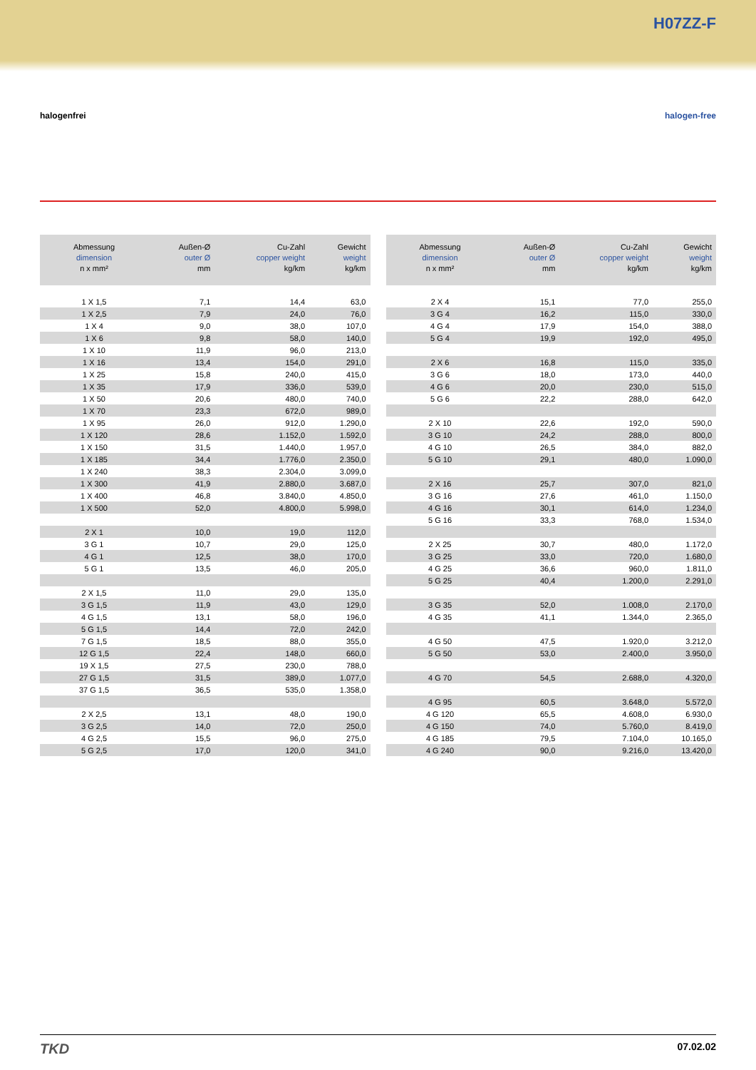H07ZZ-F
halogenfrei halogen-free
| Abmessung dimension n x mm² | Außen-Ø outer Ø mm | Cu-Zahl copper weight kg/km | Gewicht weight kg/km |
| --- | --- | --- | --- |
| 1 X 1,5 | 7,1 | 14,4 | 63,0 |
| 1 X 2,5 | 7,9 | 24,0 | 76,0 |
| 1 X 4 | 9,0 | 38,0 | 107,0 |
| 1 X 6 | 9,8 | 58,0 | 140,0 |
| 1 X 10 | 11,9 | 96,0 | 213,0 |
| 1 X 16 | 13,4 | 154,0 | 291,0 |
| 1 X 25 | 15,8 | 240,0 | 415,0 |
| 1 X 35 | 17,9 | 336,0 | 539,0 |
| 1 X 50 | 20,6 | 480,0 | 740,0 |
| 1 X 70 | 23,3 | 672,0 | 989,0 |
| 1 X 95 | 26,0 | 912,0 | 1.290,0 |
| 1 X 120 | 28,6 | 1.152,0 | 1.592,0 |
| 1 X 150 | 31,5 | 1.440,0 | 1.957,0 |
| 1 X 185 | 34,4 | 1.776,0 | 2.350,0 |
| 1 X 240 | 38,3 | 2.304,0 | 3.099,0 |
| 1 X 300 | 41,9 | 2.880,0 | 3.687,0 |
| 1 X 400 | 46,8 | 3.840,0 | 4.850,0 |
| 1 X 500 | 52,0 | 4.800,0 | 5.998,0 |
| 2 X 1 | 10,0 | 19,0 | 112,0 |
| 3 G 1 | 10,7 | 29,0 | 125,0 |
| 4 G 1 | 12,5 | 38,0 | 170,0 |
| 5 G 1 | 13,5 | 46,0 | 205,0 |
| 2 X 1,5 | 11,0 | 29,0 | 135,0 |
| 3 G 1,5 | 11,9 | 43,0 | 129,0 |
| 4 G 1,5 | 13,1 | 58,0 | 196,0 |
| 5 G 1,5 | 14,4 | 72,0 | 242,0 |
| 7 G 1,5 | 18,5 | 88,0 | 355,0 |
| 12 G 1,5 | 22,4 | 148,0 | 660,0 |
| 19 X 1,5 | 27,5 | 230,0 | 788,0 |
| 27 G 1,5 | 31,5 | 389,0 | 1.077,0 |
| 37 G 1,5 | 36,5 | 535,0 | 1.358,0 |
| 2 X 2,5 | 13,1 | 48,0 | 190,0 |
| 3 G 2,5 | 14,0 | 72,0 | 250,0 |
| 4 G 2,5 | 15,5 | 96,0 | 275,0 |
| 5 G 2,5 | 17,0 | 120,0 | 341,0 |
| Abmessung dimension n x mm² | Außen-Ø outer Ø mm | Cu-Zahl copper weight kg/km | Gewicht weight kg/km |
| --- | --- | --- | --- |
| 2 X 4 | 15,1 | 77,0 | 255,0 |
| 3 G 4 | 16,2 | 115,0 | 330,0 |
| 4 G 4 | 17,9 | 154,0 | 388,0 |
| 5 G 4 | 19,9 | 192,0 | 495,0 |
| 2 X 6 | 16,8 | 115,0 | 335,0 |
| 3 G 6 | 18,0 | 173,0 | 440,0 |
| 4 G 6 | 20,0 | 230,0 | 515,0 |
| 5 G 6 | 22,2 | 288,0 | 642,0 |
| 2 X 10 | 22,6 | 192,0 | 590,0 |
| 3 G 10 | 24,2 | 288,0 | 800,0 |
| 4 G 10 | 26,5 | 384,0 | 882,0 |
| 5 G 10 | 29,1 | 480,0 | 1.090,0 |
| 2 X 16 | 25,7 | 307,0 | 821,0 |
| 3 G 16 | 27,6 | 461,0 | 1.150,0 |
| 4 G 16 | 30,1 | 614,0 | 1.234,0 |
| 5 G 16 | 33,3 | 768,0 | 1.534,0 |
| 2 X 25 | 30,7 | 480,0 | 1.172,0 |
| 3 G 25 | 33,0 | 720,0 | 1.680,0 |
| 4 G 25 | 36,6 | 960,0 | 1.811,0 |
| 5 G 25 | 40,4 | 1.200,0 | 2.291,0 |
| 3 G 35 | 52,0 | 1.008,0 | 2.170,0 |
| 4 G 35 | 41,1 | 1.344,0 | 2.365,0 |
| 4 G 50 | 47,5 | 1.920,0 | 3.212,0 |
| 5 G 50 | 53,0 | 2.400,0 | 3.950,0 |
| 4 G 70 | 54,5 | 2.688,0 | 4.320,0 |
| 4 G 95 | 60,5 | 3.648,0 | 5.572,0 |
| 4 G 120 | 65,5 | 4.608,0 | 6.930,0 |
| 4 G 150 | 74,0 | 5.760,0 | 8.419,0 |
| 4 G 185 | 79,5 | 7.104,0 | 10.165,0 |
| 4 G 240 | 90,0 | 9.216,0 | 13.420,0 |
TKD 07.02.02